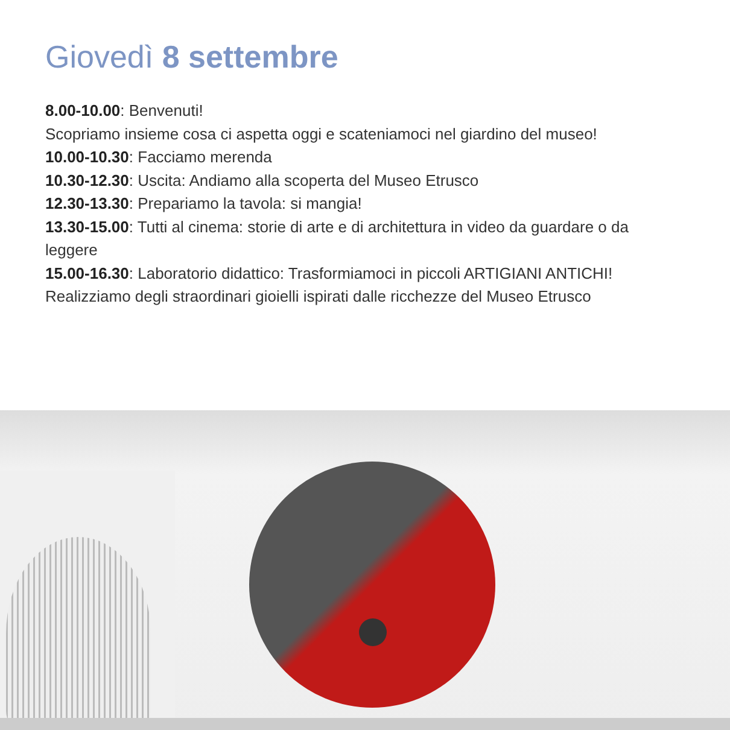Giovedì 8 settembre
8.00-10.00: Benvenuti!
Scopriamo insieme cosa ci aspetta oggi e scateniamoci nel giardino del museo!
10.00-10.30: Facciamo merenda
10.30-12.30: Uscita: Andiamo alla scoperta del Museo Etrusco
12.30-13.30: Prepariamo la tavola: si mangia!
13.30-15.00: Tutti al cinema: storie di arte e di architettura in video da guardare o da leggere
15.00-16.30: Laboratorio didattico: Trasformiamoci in piccoli ARTIGIANI ANTICHI!
Realizziamo degli straordinari gioielli ispirati dalle ricchezze del Museo Etrusco